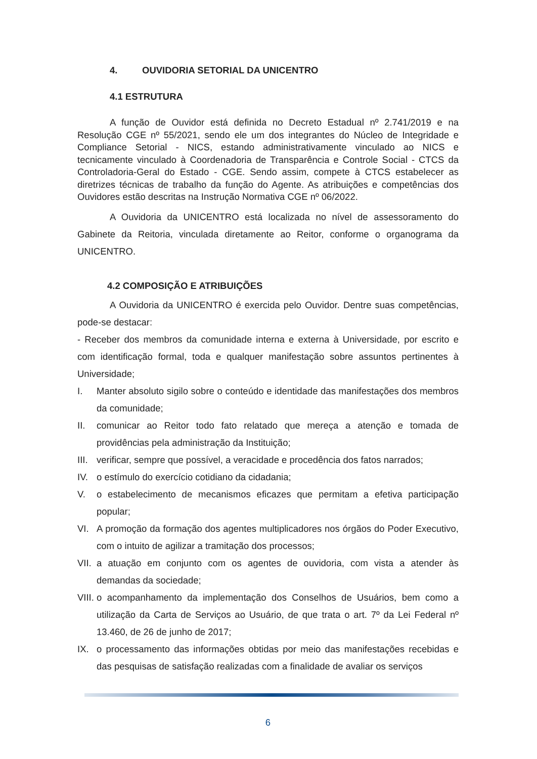4. OUVIDORIA SETORIAL DA UNICENTRO
4.1 ESTRUTURA
A função de Ouvidor está definida no Decreto Estadual nº 2.741/2019 e na Resolução CGE nº 55/2021, sendo ele um dos integrantes do Núcleo de Integridade e Compliance Setorial - NICS, estando administrativamente vinculado ao NICS e tecnicamente vinculado à Coordenadoria de Transparência e Controle Social - CTCS da Controladoria-Geral do Estado - CGE. Sendo assim, compete à CTCS estabelecer as diretrizes técnicas de trabalho da função do Agente. As atribuições e competências dos Ouvidores estão descritas na Instrução Normativa CGE nº 06/2022.
A Ouvidoria da UNICENTRO está localizada no nível de assessoramento do Gabinete da Reitoria, vinculada diretamente ao Reitor, conforme o organograma da UNICENTRO.
4.2 COMPOSIÇÃO E ATRIBUIÇÕES
A Ouvidoria da UNICENTRO é exercida pelo Ouvidor. Dentre suas competências, pode-se destacar:
- Receber dos membros da comunidade interna e externa à Universidade, por escrito e com identificação formal, toda e qualquer manifestação sobre assuntos pertinentes à Universidade;
I. Manter absoluto sigilo sobre o conteúdo e identidade das manifestações dos membros da comunidade;
II. comunicar ao Reitor todo fato relatado que mereça a atenção e tomada de providências pela administração da Instituição;
III. verificar, sempre que possível, a veracidade e procedência dos fatos narrados;
IV. o estímulo do exercício cotidiano da cidadania;
V. o estabelecimento de mecanismos eficazes que permitam a efetiva participação popular;
VI. A promoção da formação dos agentes multiplicadores nos órgãos do Poder Executivo, com o intuito de agilizar a tramitação dos processos;
VII. a atuação em conjunto com os agentes de ouvidoria, com vista a atender às demandas da sociedade;
VIII. o acompanhamento da implementação dos Conselhos de Usuários, bem como a utilização da Carta de Serviços ao Usuário, de que trata o art. 7º da Lei Federal nº 13.460, de 26 de junho de 2017;
IX. o processamento das informações obtidas por meio das manifestações recebidas e das pesquisas de satisfação realizadas com a finalidade de avaliar os serviços
6